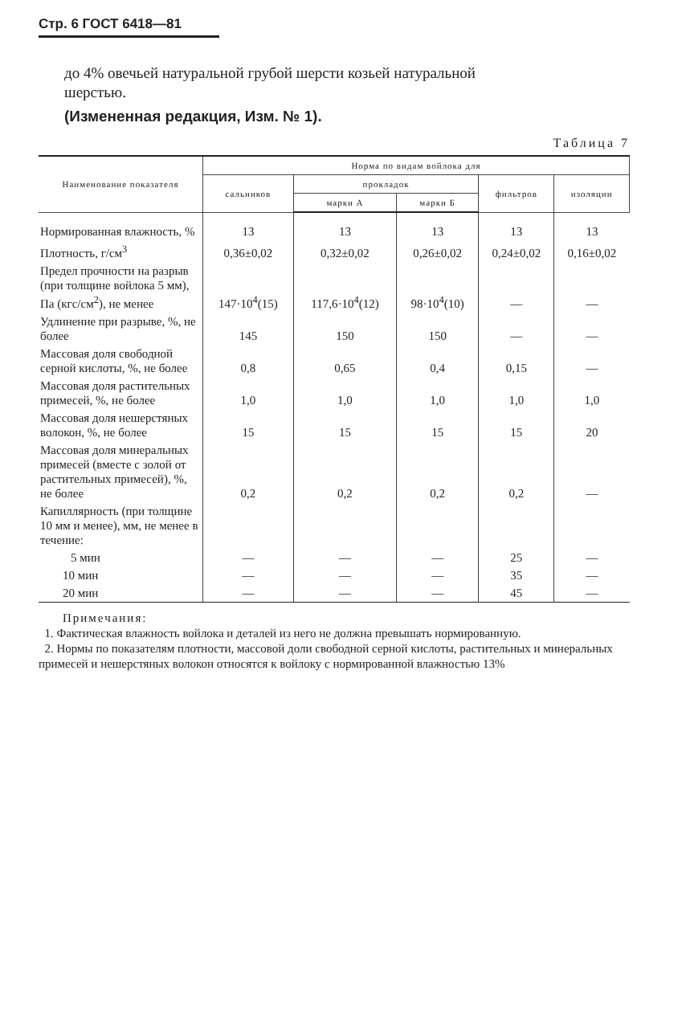Стр. 6 ГОСТ 6418—81
до 4% овечьей натуральной грубой шерсти козьей натуральной
шерстью.
(Измененная редакция, Изм. № 1).
Таблица 7
| Наименование показателя | Норма по видам войлока для | | | | |
| --- | --- | --- | --- | --- | --- |
| | сальников | прокладок | | фильтров | изоляции |
| | | марки А | марки Б | | |
| Нормированная влажность, % | 13 | 13 | 13 | 13 | 13 |
| Плотность, г/см<sup>3</sup> | 0,36±0,02 | 0,32±0,02 | 0,26±0,02 | 0,24±0,02 | 0,16±0,02 |
| Предел прочности на разрыв (при толщине войлока 5 мм), Па (кгс/см<sup>2</sup>), не менее | 147·10<sup>4</sup>(15) | 117,6·10<sup>4</sup>(12) | 98·10<sup>4</sup>(10) | — | — |
| Удлинение при разрыве, %, не более | 145 | 150 | 150 | — | — |
| Массовая доля свободной серной кислоты, %, не более | 0,8 | 0,65 | 0,4 | 0,15 | — |
| Массовая доля растительных примесей, %, не более | 1,0 | 1,0 | 1,0 | 1,0 | 1,0 |
| Массовая доля нешерстяных волокон, %, не более | 15 | 15 | 15 | 15 | 20 |
| Массовая доля минеральных примесей (вместе с золой от растительных примесей), %, не более | 0,2 | 0,2 | 0,2 | 0,2 | — |
| Капиллярность (при толщине 10 мм и менее), мм, не менее в течение: | | | | | |
| 5 мин | — | — | — | 25 | — |
| 10 мин | — | — | — | 35 | — |
| 20 мин | — | — | — | 45 | — |
Примечания:
1. Фактическая влажность войлока и деталей из него не должна превышать нормированную.
2. Нормы по показателям плотности, массовой доли свободной серной кислоты, растительных и минеральных примесей и нешерстяных волокон относятся к войлоку с нормированной влажностью 13%